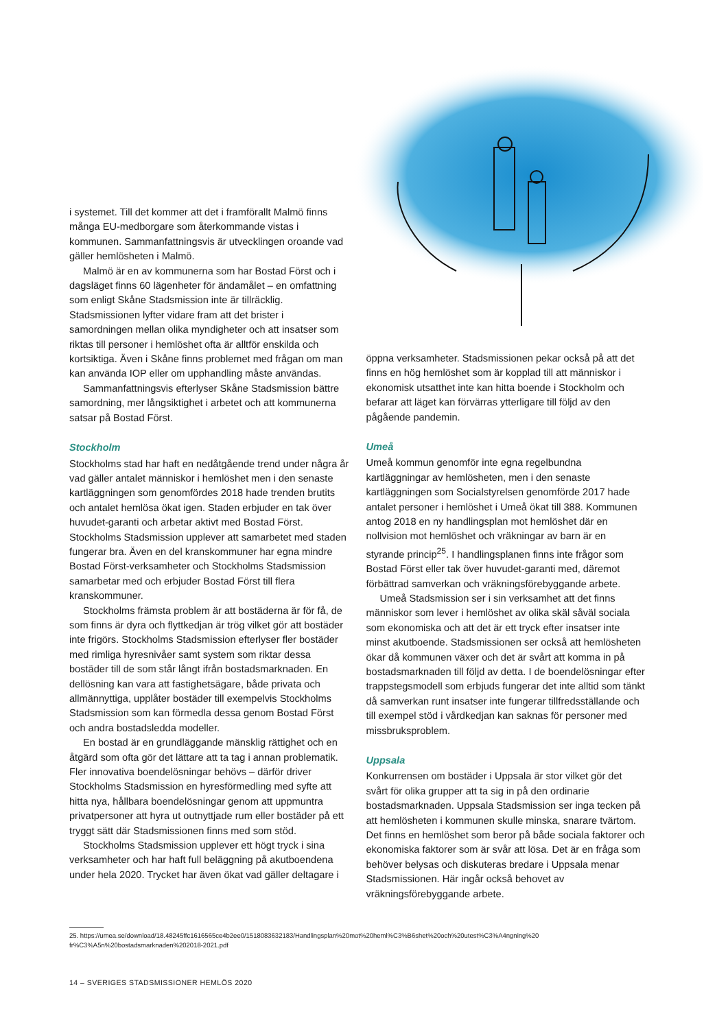i systemet. Till det kommer att det i framförallt Malmö finns många EU-medborgare som återkommande vistas i kommunen. Sammanfattningsvis är utvecklingen oroande vad gäller hemlösheten i Malmö.
Malmö är en av kommunerna som har Bostad Först och i dagsläget finns 60 lägenheter för ändamålet – en omfattning som enligt Skåne Stadsmission inte är tillräcklig. Stadsmissionen lyfter vidare fram att det brister i samordningen mellan olika myndigheter och att insatser som riktas till personer i hemlöshet ofta är alltför enskilda och kortsiktiga. Även i Skåne finns problemet med frågan om man kan använda IOP eller om upphandling måste användas.
Sammanfattningsvis efterlyser Skåne Stadsmission bättre samordning, mer långsiktighet i arbetet och att kommunerna satsar på Bostad Först.
Stockholm
Stockholms stad har haft en nedåtgående trend under några år vad gäller antalet människor i hemlöshet men i den senaste kartläggningen som genomfördes 2018 hade trenden brutits och antalet hemlösa ökat igen. Staden erbjuder en tak över huvudet-garanti och arbetar aktivt med Bostad Först. Stockholms Stadsmission upplever att samarbetet med staden fungerar bra. Även en del kranskommuner har egna mindre Bostad Först-verksamheter och Stockholms Stadsmission samarbetar med och erbjuder Bostad Först till flera kranskommuner.
Stockholms främsta problem är att bostäderna är för få, de som finns är dyra och flyttkedjan är trög vilket gör att bostäder inte frigörs. Stockholms Stadsmission efterlyser fler bostäder med rimliga hyresnivåer samt system som riktar dessa bostäder till de som står långt ifrån bostadsmarknaden. En dellösning kan vara att fastighetsägare, både privata och allmännyttiga, upplåter bostäder till exempelvis Stockholms Stadsmission som kan förmedla dessa genom Bostad Först och andra bostadsledda modeller.
En bostad är en grundläggande mänsklig rättighet och en åtgärd som ofta gör det lättare att ta tag i annan problematik. Fler innovativa boendelösningar behövs – därför driver Stockholms Stadsmission en hyresförmedling med syfte att hitta nya, hållbara boendelösningar genom att uppmuntra privatpersoner att hyra ut outnyttjade rum eller bostäder på ett tryggt sätt där Stadsmissionen finns med som stöd.
Stockholms Stadsmission upplever ett högt tryck i sina verksamheter och har haft full beläggning på akutboendena under hela 2020. Trycket har även ökat vad gäller deltagare i
öppna verksamheter. Stadsmissionen pekar också på att det finns en hög hemlöshet som är kopplad till att människor i ekonomisk utsatthet inte kan hitta boende i Stockholm och befarar att läget kan förvärras ytterligare till följd av den pågående pandemin.
Umeå
Umeå kommun genomför inte egna regelbundna kartläggningar av hemlösheten, men i den senaste kartläggningen som Socialstyrelsen genomförde 2017 hade antalet personer i hemlöshet i Umeå ökat till 388. Kommunen antog 2018 en ny handlingsplan mot hemlöshet där en nollvision mot hemlöshet och vräkningar av barn är en styrande princip<sup>25</sup>. I handlingsplanen finns inte frågor som Bostad Först eller tak över huvudet-garanti med, däremot förbättrad samverkan och vräkningsförebyggande arbete.
Umeå Stadsmission ser i sin verksamhet att det finns människor som lever i hemlöshet av olika skäl såväl sociala som ekonomiska och att det är ett tryck efter insatser inte minst akutboende. Stadsmissionen ser också att hemlösheten ökar då kommunen växer och det är svårt att komma in på bostadsmarknaden till följd av detta. I de boendelösningar efter trappstegsmodell som erbjuds fungerar det inte alltid som tänkt då samverkan runt insatser inte fungerar tillfredsställande och till exempel stöd i vårdkedjan kan saknas för personer med missbruksproblem.
Uppsala
Konkurrensen om bostäder i Uppsala är stor vilket gör det svårt för olika grupper att ta sig in på den ordinarie bostadsmarknaden. Uppsala Stadsmission ser inga tecken på att hemlösheten i kommunen skulle minska, snarare tvärtom. Det finns en hemlöshet som beror på både sociala faktorer och ekonomiska faktorer som är svår att lösa. Det är en fråga som behöver belysas och diskuteras bredare i Uppsala menar Stadsmissionen. Här ingår också behovet av vräkningsförebyggande arbete.
25. https://umea.se/download/18.48245ffc1616565ce4b2ee0/1518083632183/Handlingsplan%20mot%20heml%C3%B6shet%20och%20utest%C3%A4ngning%20 fr%C3%A5n%20bostadsmarknaden%202018-2021.pdf
14 – SVERIGES STADSMISSIONER HEMLÖS 2020